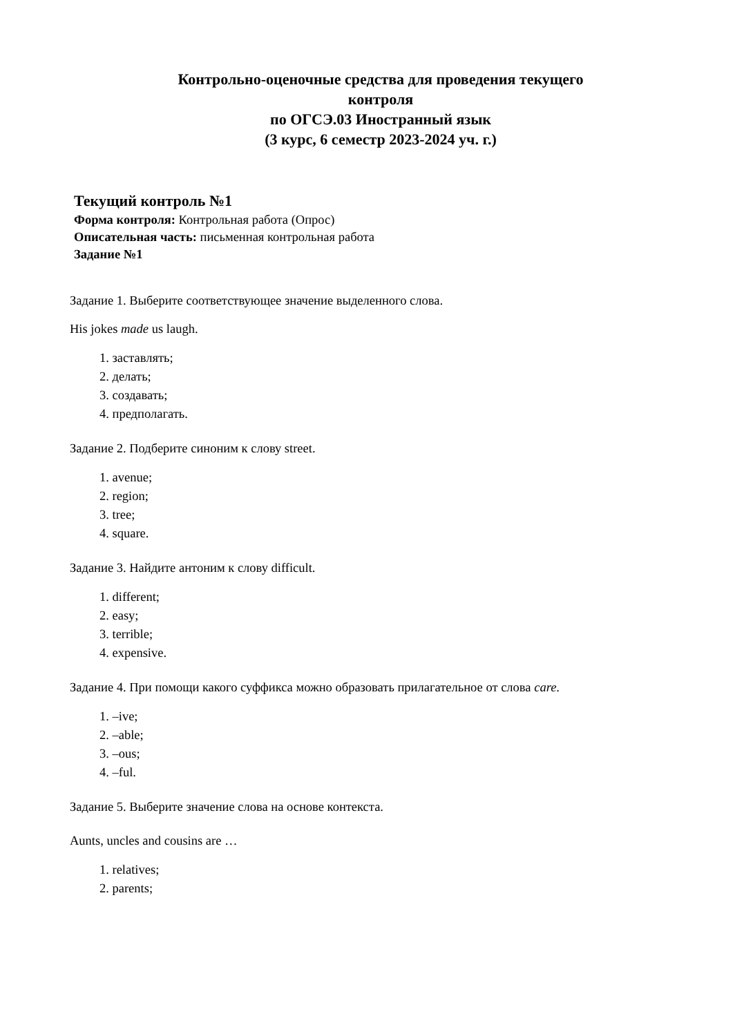Контрольно-оценочные средства для проведения текущего
контроля
по ОГСЭ.03 Иностранный язык
(3 курс, 6 семестр 2023-2024 уч. г.)
Текущий контроль №1
Форма контроля: Контрольная работа (Опрос)
Описательная часть: письменная контрольная работа
Задание №1
Задание 1. Выберите соответствующее значение выделенного слова.
His jokes made us laugh.
1. заставлять;
2. делать;
3. создавать;
4. предполагать.
Задание 2. Подберите синоним к слову street.
1. avenue;
2. region;
3. tree;
4. square.
Задание 3. Найдите антоним к слову difficult.
1. different;
2. easy;
3. terrible;
4. expensive.
Задание 4. При помощи какого суффикса можно образовать прилагательное от слова care.
1. –ive;
2. –able;
3. –ous;
4. –ful.
Задание 5. Выберите значение слова на основе контекста.
Aunts, uncles and cousins are …
1. relatives;
2. parents;